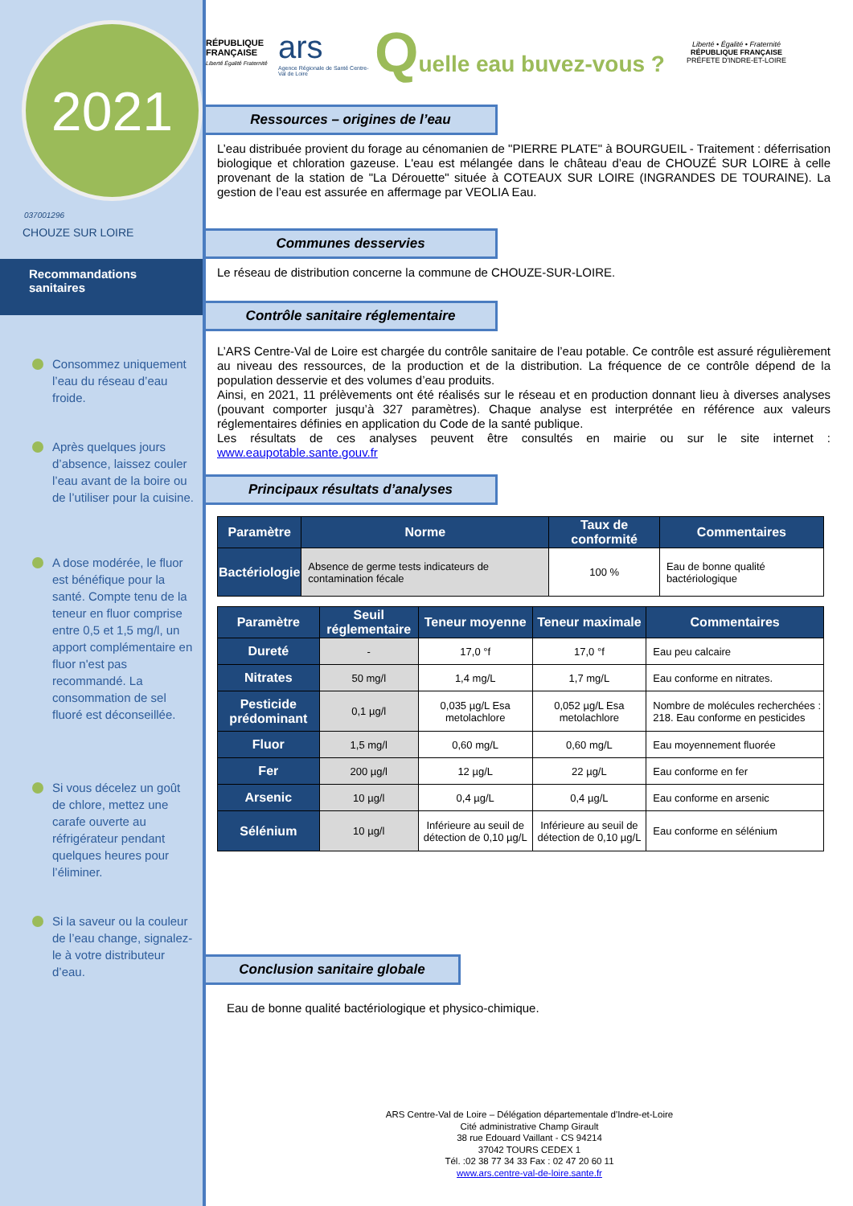2021
037001296
CHOUZE SUR LOIRE
Recommandations sanitaires
Consommez uniquement l’eau du réseau d’eau froide.
Après quelques jours d’absence, laissez couler l’eau avant de la boire ou de l’utiliser pour la cuisine.
A dose modérée, le fluor est bénéfique pour la santé. Compte tenu de la teneur en fluor comprise entre 0,5 et 1,5 mg/l, un apport complémentaire en fluor n'est pas recommandé. La consommation de sel fluoré est déconseillée.
Si vous décelez un goût de chlore, mettez une carafe ouverte au réfrigérateur pendant quelques heures pour l’éliminer.
Si la saveur ou la couleur de l’eau change, signalez-le à votre distributeur d’eau.
RÉPUBLIQUE FRANÇAISE
Liberté Égalité Fraternité
ars
Agence Régionale de Santé Centre-Val de Loire
Quelle eau buvez-vous ?
Liberté • Égalité • Fraternité
RÉPUBLIQUE FRANÇAISE
PRÉFETE D'INDRE-ET-LOIRE
Ressources – origines de l’eau
L’eau distribuée provient du forage au cénomanien de "PIERRE PLATE" à BOURGUEIL - Traitement : déferrisation biologique et chloration gazeuse. L'eau est mélangée dans le château d’eau de CHOUZÉ SUR LOIRE à celle provenant de la station de "La Dérouette" située à COTEAUX SUR LOIRE (INGRANDES DE TOURAINE). La gestion de l’eau est assurée en affermage par VEOLIA Eau.
Communes desservies
Le réseau de distribution concerne la commune de CHOUZE-SUR-LOIRE.
Contrôle sanitaire réglementaire
L’ARS Centre-Val de Loire est chargée du contrôle sanitaire de l’eau potable. Ce contrôle est assuré régulièrement au niveau des ressources, de la production et de la distribution. La fréquence de ce contrôle dépend de la population desservie et des volumes d’eau produits.
Ainsi, en 2021, 11 prélèvements ont été réalisés sur le réseau et en production donnant lieu à diverses analyses (pouvant comporter jusqu’à 327 paramètres). Chaque analyse est interprétée en référence aux valeurs réglementaires définies en application du Code de la santé publique.
Les résultats de ces analyses peuvent être consultés en mairie ou sur le site internet : www.eaupotable.sante.gouv.fr
Principaux résultats d’analyses
| Paramètre | Norme | Taux de conformité | Commentaires |
| --- | --- | --- | --- |
| Bactériologie | Absence de germe tests indicateurs de contamination fécale | 100 % | Eau de bonne qualité bactériologique |
| Paramètre | Seuil réglementaire | Teneur moyenne | Teneur maximale | Commentaires |
| --- | --- | --- | --- | --- |
| Dureté | - | 17,0 °f | 17,0 °f | Eau peu calcaire |
| Nitrates | 50 mg/l | 1,4 mg/L | 1,7 mg/L | Eau conforme en nitrates. |
| Pesticide prédominant | 0,1 µg/l | 0,035 µg/L Esa metolachlore | 0,052 µg/L Esa metolachlore | Nombre de molécules recherchées : 218. Eau conforme en pesticides |
| Fluor | 1,5 mg/l | 0,60 mg/L | 0,60 mg/L | Eau moyennement fluorée |
| Fer | 200 µg/l | 12 µg/L | 22 µg/L | Eau conforme en fer |
| Arsenic | 10 µg/l | 0,4 µg/L | 0,4 µg/L | Eau conforme en arsenic |
| Sélénium | 10 µg/l | Inférieure au seuil de détection de 0,10 µg/L | Inférieure au seuil de détection de 0,10 µg/L | Eau conforme en sélénium |
Conclusion sanitaire globale
Eau de bonne qualité bactériologique et physico-chimique.
ARS Centre-Val de Loire – Délégation départementale d'Indre-et-Loire
Cité administrative Champ Girault
38 rue Edouard Vaillant - CS 94214
37042 TOURS CEDEX 1
Tél. :02 38 77 34 33 Fax : 02 47 20 60 11
www.ars.centre-val-de-loire.sante.fr